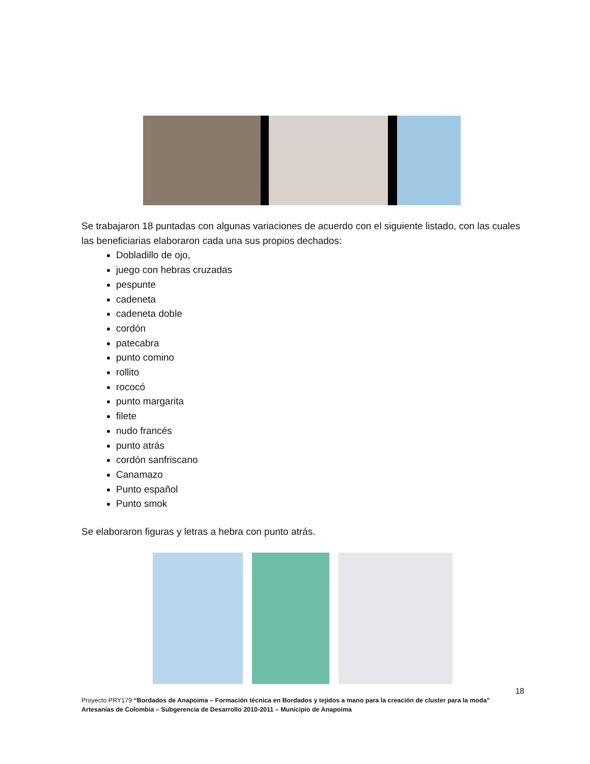Se trabajaron 18 puntadas con algunas variaciones de acuerdo con el siguiente listado, con las cuales las beneficiarias elaboraron cada una sus propios dechados:
Dobladillo de ojo,
juego con hebras cruzadas
pespunte
cadeneta
cadeneta doble
cordón
patecabra
punto comino
rollito
rococó
punto margarita
filete
nudo francés
punto atrás
cordón sanfriscano
Canamazo
Punto español
Punto smok
Se elaboraron figuras y letras a hebra con punto atrás.
18
Proyecto PRY179 “Bordados de Anapoima – Formación técnica en Bordados y tejidos a mano para la creación de cluster para la moda”
Artesanías de Colombia – Subgerencia de Desarrollo 2010-2011 – Municipio de Anapoima